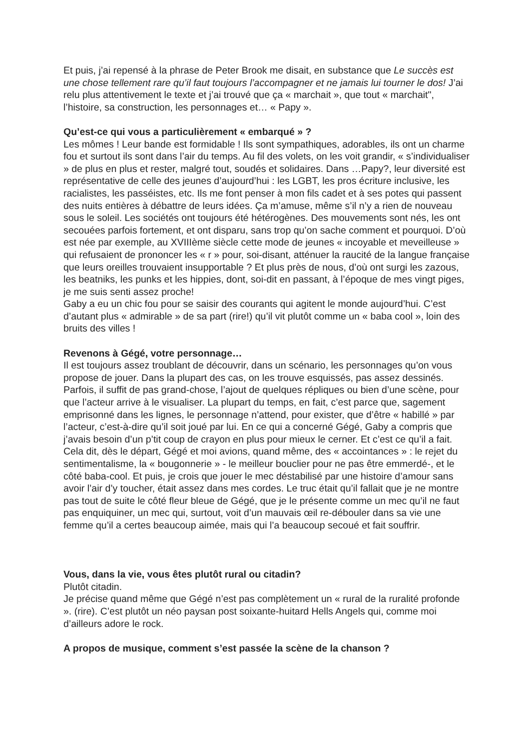Et puis, j’ai repensé à la phrase de Peter Brook me disait, en substance que Le succès est une chose tellement rare qu’il faut toujours l’accompagner et ne jamais lui tourner le dos! J’ai relu plus attentivement le texte et j’ai trouvé que ça « marchait », que tout « marchait", l’histoire, sa construction, les personnages et… « Papy ».
Qu’est-ce qui vous a particulièrement « embarqué » ?
Les mômes ! Leur bande est formidable ! Ils sont sympathiques, adorables, ils ont un charme fou et surtout ils sont dans l’air du temps. Au fil des volets, on les voit grandir, « s’individualiser » de plus en plus et rester, malgré tout, soudés et solidaires. Dans …Papy?, leur diversité est représentative de celle des jeunes d’aujourd’hui : les LGBT, les pros écriture inclusive, les racialistes, les passéistes, etc. Ils me font penser à mon fils cadet et à ses potes qui passent des nuits entières à débattre de leurs idées. Ça m’amuse, même s’il n’y a rien de nouveau sous le soleil. Les sociétés ont toujours été hétérogènes. Des mouvements sont nés, les ont secouées parfois fortement, et ont disparu, sans trop qu’on sache comment et pourquoi. D’où est née par exemple, au XVIIIème siècle cette mode de jeunes « incoyable et meveilleuse » qui refusaient de prononcer les « r » pour, soi-disant, atténuer la raucité de la langue française que leurs oreilles trouvaient insupportable ? Et plus près de nous, d’où ont surgi les zazous, les beatniks, les punks et les hippies, dont, soi-dit en passant, à l’époque de mes vingt piges, je me suis senti assez proche!
Gaby a eu un chic fou pour se saisir des courants qui agitent le monde aujourd’hui. C’est d’autant plus « admirable » de sa part (rire!) qu’il vit plutôt comme un « baba cool », loin des bruits des villes !
Revenons à Gégé, votre personnage…
Il est toujours assez troublant de découvrir, dans un scénario, les personnages qu’on vous propose de jouer. Dans la plupart des cas, on les trouve esquissés, pas assez dessinés. Parfois, il suffit de pas grand-chose, l’ajout de quelques répliques ou bien d’une scène, pour que l’acteur arrive à le visualiser. La plupart du temps, en fait, c’est parce que, sagement emprisonné dans les lignes, le personnage n’attend, pour exister, que d’être « habillé » par l’acteur, c’est-à-dire qu’il soit joué par lui. En ce qui a concerné Gégé, Gaby a compris que j’avais besoin d’un p’tit coup de crayon en plus pour mieux le cerner. Et c’est ce qu’il a fait.
Cela dit, dès le départ, Gégé et moi avions, quand même, des « accointances » : le rejet du sentimentalisme, la « bougonnerie » - le meilleur bouclier pour ne pas être emmerdé-, et le côté baba-cool. Et puis, je crois que jouer le mec déstabilisé par une histoire d’amour sans avoir l’air d’y toucher, était assez dans mes cordes. Le truc était qu’il fallait que je ne montre pas tout de suite le côté fleur bleue de Gégé, que je le présente comme un mec qu’il ne faut pas enquiquiner, un mec qui, surtout, voit d’un mauvais œil re-débouler dans sa vie une femme qu’il a certes beaucoup aimée, mais qui l’a beaucoup secoué et fait souffrir.
Vous, dans la vie, vous êtes plutôt rural ou citadin?
Plutôt citadin.
Je précise quand même que Gégé n’est pas complètement un « rural de la ruralité profonde ». (rire). C’est plutôt un néo paysan post soixante-huitard Hells Angels qui, comme moi d’ailleurs adore le rock.
A propos de musique, comment s’est passée la scène de la chanson ?